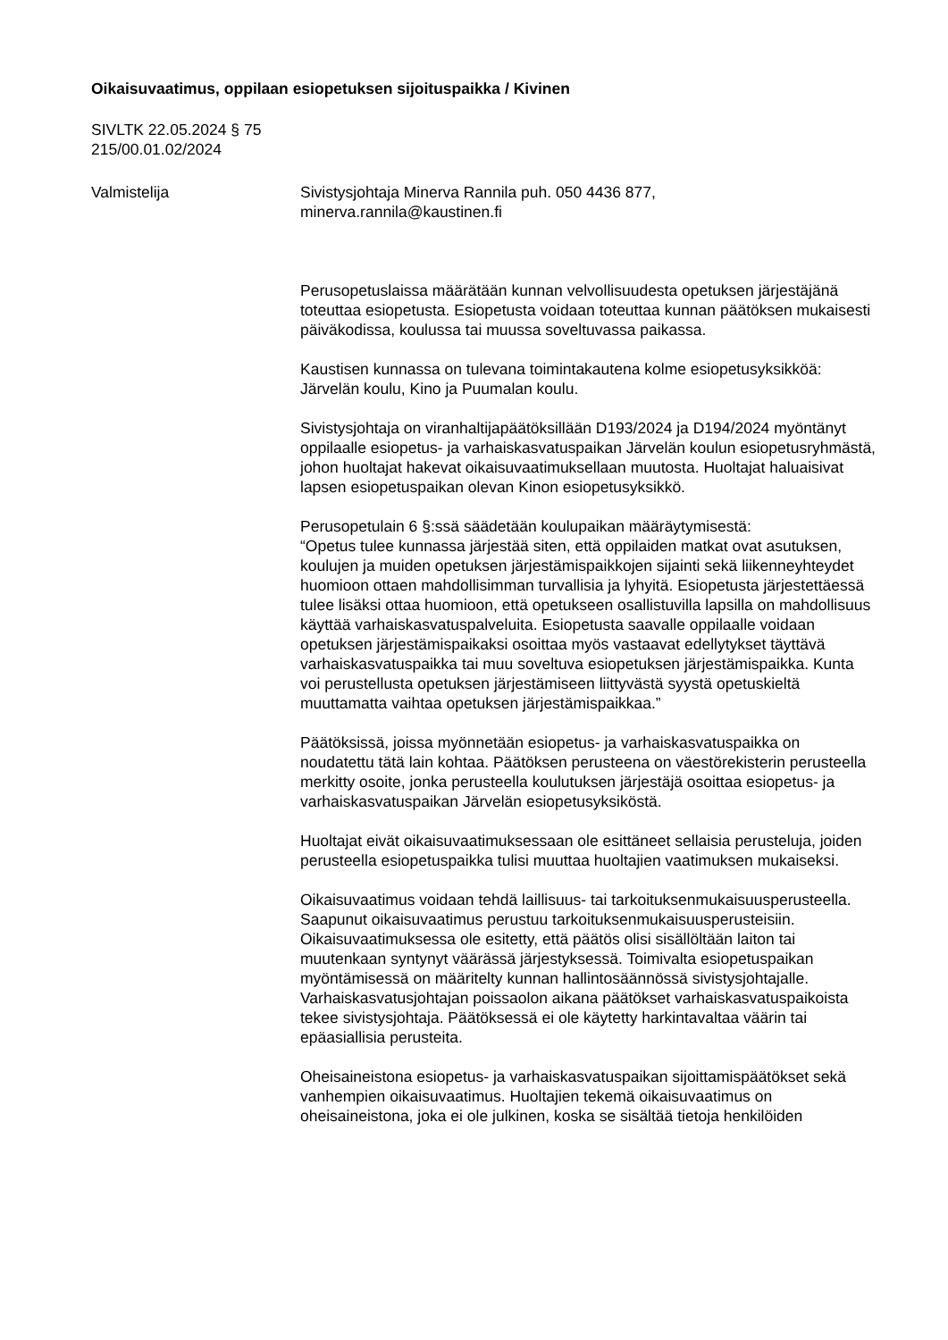Oikaisuvaatimus, oppilaan esiopetuksen sijoituspaikka / Kivinen
SIVLTK 22.05.2024 § 75
215/00.01.02/2024
Valmistelija Sivistysjohtaja Minerva Rannila puh. 050 4436 877,
minerva.rannila@kaustinen.fi
Perusopetuslaissa määrätään kunnan velvollisuudesta opetuksen järjestäjänä toteuttaa esiopetusta. Esiopetusta voidaan toteuttaa kunnan päätöksen mukaisesti päiväkodissa, koulussa tai muussa soveltuvassa paikassa.
Kaustisen kunnassa on tulevana toimintakautena kolme esiopetusyksikköä: Järvelän koulu, Kino ja Puumalan koulu.
Sivistysjohtaja on viranhaltijapäätöksillään D193/2024 ja D194/2024 myöntänyt oppilaalle esiopetus- ja varhaiskasvatuspaikan Järvelän koulun esiopetusryhmästä, johon huoltajat hakevat oikaisuvaatimuksellaan muutosta. Huoltajat haluaisivat lapsen esiopetuspaikan olevan Kinon esiopetusyksikkö.
Perusopetulain 6 §:ssä säädetään koulupaikan määräytymisestä:
“Opetus tulee kunnassa järjestää siten, että oppilaiden matkat ovat asutuksen, koulujen ja muiden opetuksen järjestämispaikkojen sijainti sekä liikenneyhteydet huomioon ottaen mahdollisimman turvallisia ja lyhyitä. Esiopetusta järjestettäessä tulee lisäksi ottaa huomioon, että opetukseen osallistuvilla lapsilla on mahdollisuus käyttää varhaiskasvatuspalveluita. Esiopetusta saavalle oppilaalle voidaan opetuksen järjestämispaikaksi osoittaa myös vastaavat edellytykset täyttävä varhaiskasvatuspaikka tai muu soveltuva esiopetuksen järjestämispaikka. Kunta voi perustellusta opetuksen järjestämiseen liittyvästä syystä opetuskieltä muuttamatta vaihtaa opetuksen järjestämispaikkaa.”
Päätöksissä, joissa myönnetään esiopetus- ja varhaiskasvatuspaikka on noudatettu tätä lain kohtaa. Päätöksen perusteena on väestörekisterin perusteella merkitty osoite, jonka perusteella koulutuksen järjestäjä osoittaa esiopetus- ja varhaiskasvatuspaikan Järvelän esiopetusyksiköstä.
Huoltajat eivät oikaisuvaatimuksessaan ole esittäneet sellaisia perusteluja, joiden perusteella esiopetuspaikka tulisi muuttaa huoltajien vaatimuksen mukaiseksi.
Oikaisuvaatimus voidaan tehdä laillisuus- tai tarkoituksenmukaisuusperusteella. Saapunut oikaisuvaatimus perustuu tarkoituksenmukaisuusperusteisiin. Oikaisuvaatimuksessa ole esitetty, että päätös olisi sisällöltään laiton tai muutenkaan syntynyt väärässä järjestyksessä. Toimivalta esiopetuspaikan myöntämisessä on määritelty kunnan hallintosäännössä sivistysjohtajalle. Varhaiskasvatusjohtajan poissaolon aikana päätökset varhaiskasvatuspaikoista tekee sivistysjohtaja. Päätöksessä ei ole käytetty harkintavaltaa väärin tai epäasiallisia perusteita.
Oheisaineistona esiopetus- ja varhaiskasvatuspaikan sijoittamispäätökset sekä vanhempien oikaisuvaatimus. Huoltajien tekemä oikaisuvaatimus on oheisaineistona, joka ei ole julkinen, koska se sisältää tietoja henkilöiden